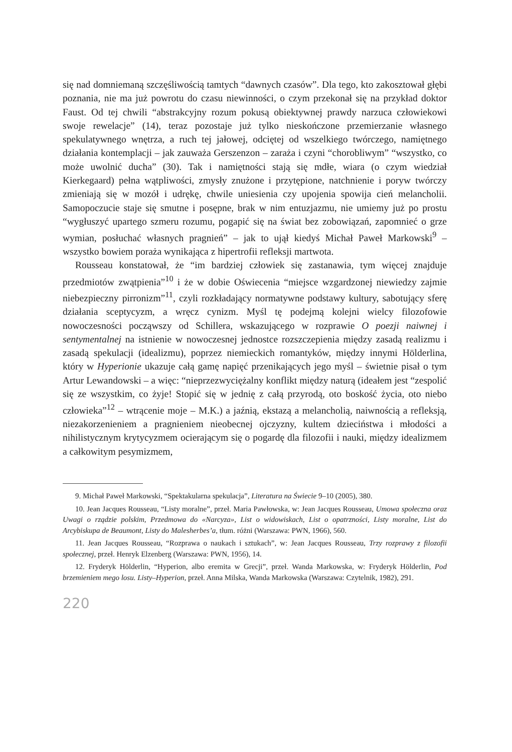się nad domniemaną szczęśliwością tamtych “dawnych czasów”. Dla tego, kto zakosztował głębi poznania, nie ma już powrotu do czasu niewinności, o czym przekonał się na przykład doktor Faust. Od tej chwili “abstrakcyjny rozum pokusą obiektywnej prawdy narzuca człowiekowi swoje rewelacje” (14), teraz pozostaje już tylko nieskończone przemierzanie własnego spekulatywnego wnętrza, a ruch tej jałowej, odciętej od wszelkiego twórczego, namiętnego działania kontemplacji – jak zauważa Gerszenzon – zaraża i czyni “chorobliwym” “wszystko, co może uwolnić ducha” (30). Tak i namiętności stają się mdłe, wiara (o czym wiedział Kierkegaard) pełna wątpliwości, zmysły znużone i przytępione, natchnienie i poryw twórczy zmieniają się w mozół i udrękę, chwile uniesienia czy upojenia spowija cień melancholii. Samopoczucie staje się smutne i posępne, brak w nim entuzjazmu, nie umiemy już po prostu “wygłuszyć upartego szmeru rozumu, pogapić się na świat bez zobowiązań, zapomnieć o grze wymian, posłuchać własnych pragnień” – jak to ujął kiedyś Michał Paweł Markowski<sup>9</sup> – wszystko bowiem poraża wynikająca z hipertrofii refleksji martwota.
Rousseau konstatował, że “im bardziej człowiek się zastanawia, tym więcej znajduje przedmiotów zwątpienia”<sup>10</sup> i że w dobie Oświecenia “miejsce wzgardzonej niewiedzy zajmie niebezpieczny pirronizm”<sup>11</sup>, czyli rozkładający normatywne podstawy kultury, sabotujący sferę działania sceptycyzm, a wręcz cynizm. Myśl tę podejmą kolejni wielcy filozofowie nowoczesności począwszy od Schillera, wskazującego w rozprawie O poezji naiwnej i sentymentalnej na istnienie w nowoczesnej jednostce rozszczepienia między zasadą realizmu i zasadą spekulacji (idealizmu), poprzez niemieckich romantyków, między innymi Hölderlina, który w Hyperionie ukazuje całą gamę napięć przenikających jego myśl – świetnie pisał o tym Artur Lewandowski – a więc: “nieprzezwyciężalny konflikt między naturą (ideałem jest “zespolić się ze wszystkim, co żyje! Stopić się w jednię z całą przyrodą, oto boskość życia, oto niebo człowieka”<sup>12</sup> – wtrącenie moje – M.K.) a jaźnią, ekstazą a melancholią, naiwnością a refleksją, niezakorzenieniem a pragnieniem nieobecnej ojczyzny, kultem dzieciństwa i młodości a nihilistycznym krytycyzmem ocierającym się o pogardę dla filozofii i nauki, między idealizmem a całkowitym pesymizmem,
9. Michał Paweł Markowski, “Spektakularna spekulacja”, Literatura na Świecie 9–10 (2005), 380.
10. Jean Jacques Rousseau, “Listy moralne”, przeł. Maria Pawłowska, w: Jean Jacques Rousseau, Umowa społeczna oraz Uwagi o rządzie polskim, Przedmowa do «Narcyza», List o widowiskach, List o opatrzności, Listy moralne, List do Arcybiskupa de Beaumont, Listy do Malesherbes’a, tłum. różni (Warszawa: PWN, 1966), 560.
11. Jean Jacques Rousseau, “Rozprawa o naukach i sztukach”, w: Jean Jacques Rousseau, Trzy rozprawy z filozofii społecznej, przeł. Henryk Elzenberg (Warszawa: PWN, 1956), 14.
12. Fryderyk Hölderlin, “Hyperion, albo eremita w Grecji”, przeł. Wanda Markowska, w: Fryderyk Hölderlin, Pod brzemieniem mego losu. Listy–Hyperion, przeł. Anna Milska, Wanda Markowska (Warszawa: Czytelnik, 1982), 291.
220